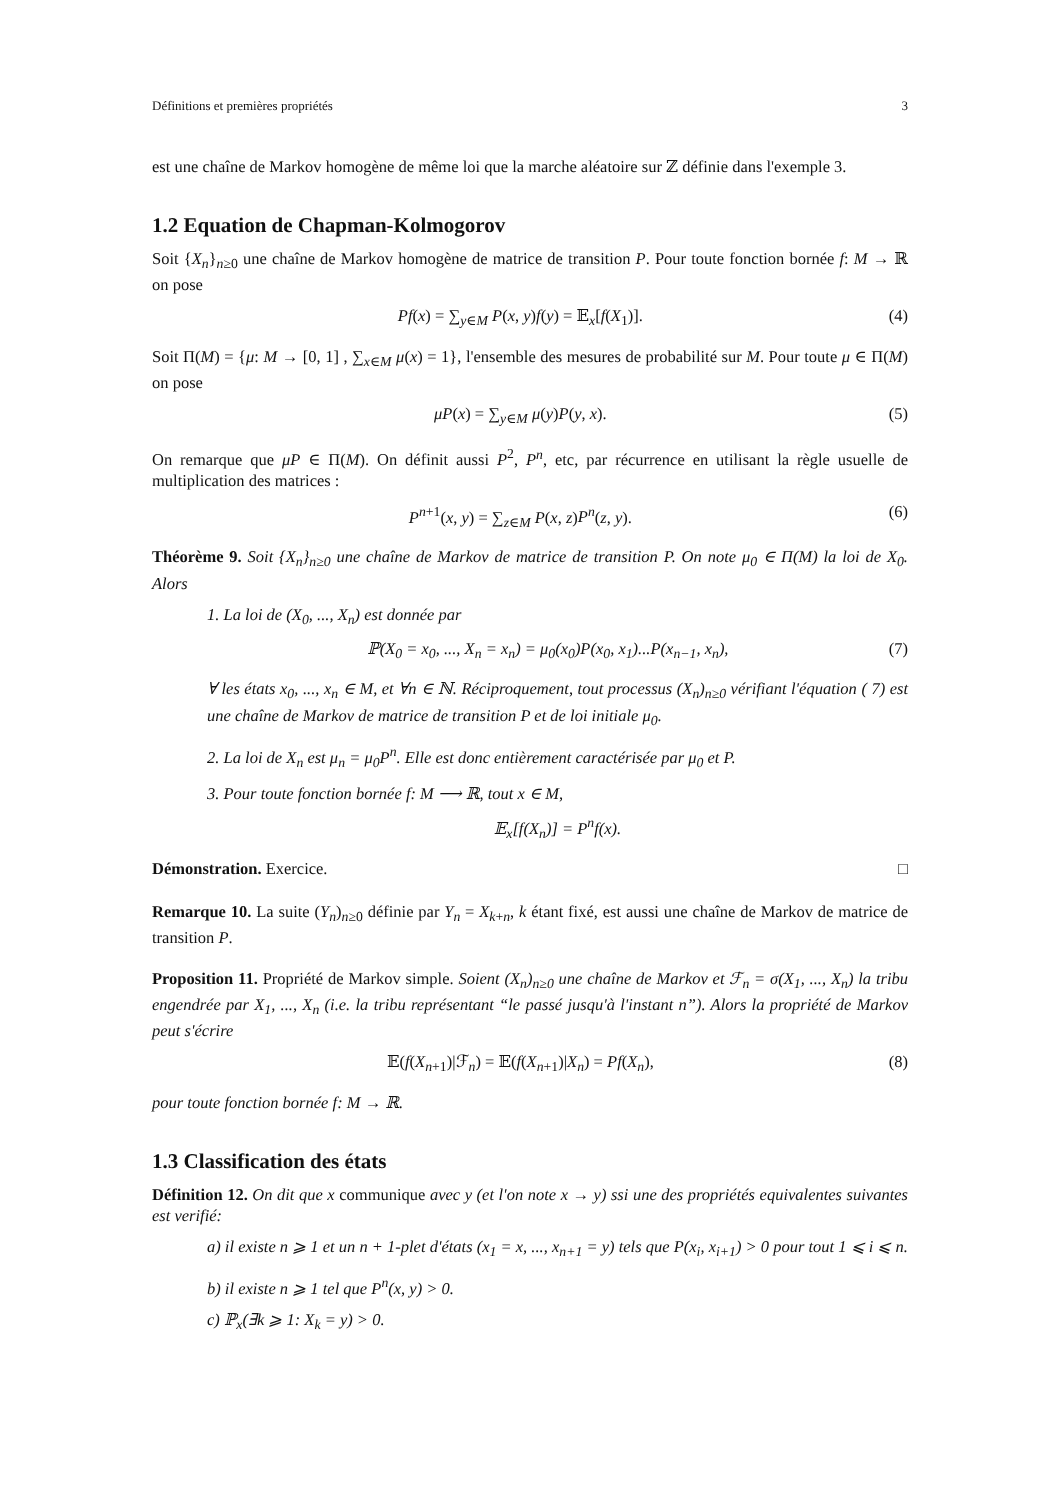Définitions et premières propriétés 3
est une chaîne de Markov homogène de même loi que la marche aléatoire sur ℤ définie dans l'exemple 3.
1.2 Equation de Chapman-Kolmogorov
Soit {X<sub>n</sub>}<sub>n≥0</sub> une chaîne de Markov homogène de matrice de transition P. Pour toute fonction bornée f: M → ℝ on pose
Pf(x) = ∑<sub>y∈M</sub> P(x, y)f(y) = 𝔼<sub>x</sub>[f(X<sub>1</sub>)]. (4)
Soit Π(M) = {μ: M → [0, 1] , ∑<sub>x∈M</sub> μ(x) = 1}, l'ensemble des mesures de probabilité sur M. Pour toute μ ∈ Π(M) on pose
μP(x) = ∑<sub>y∈M</sub> μ(y)P(y, x). (5)
On remarque que μP ∈ Π(M). On définit aussi P<sup>2</sup>, P<sup>n</sup>, etc, par récurrence en utilisant la règle usuelle de multiplication des matrices :
P<sup>n+1</sup>(x, y) = ∑<sub>z∈M</sub> P(x, z)P<sup>n</sup>(z, y). (6)
Théorème 9. Soit {X<sub>n</sub>}<sub>n≥0</sub> une chaîne de Markov de matrice de transition P. On note μ<sub>0</sub> ∈ Π(M) la loi de X<sub>0</sub>. Alors
1. La loi de (X<sub>0</sub>, ..., X<sub>n</sub>) est donnée par
ℙ(X<sub>0</sub> = x<sub>0</sub>, ..., X<sub>n</sub> = x<sub>n</sub>) = μ<sub>0</sub>(x<sub>0</sub>)P(x<sub>0</sub>, x<sub>1</sub>)...P(x<sub>n−1</sub>, x<sub>n</sub>), (7)
∀ les états x<sub>0</sub>, ..., x<sub>n</sub> ∈ M, et ∀n ∈ ℕ. Réciproquement, tout processus (X<sub>n</sub>)<sub>n≥0</sub> vérifiant l'équation ( 7) est une chaîne de Markov de matrice de transition P et de loi initiale μ<sub>0</sub>.
2. La loi de X<sub>n</sub> est μ<sub>n</sub> = μ<sub>0</sub>P<sup>n</sup>. Elle est donc entièrement caractérisée par μ<sub>0</sub> et P.
3. Pour toute fonction bornée f: M ⟶ ℝ, tout x ∈ M,
𝔼<sub>x</sub>[f(X<sub>n</sub>)] = P<sup>n</sup>f(x).
Démonstration. Exercice. □
Remarque 10. La suite (Y<sub>n</sub>)<sub>n≥0</sub> définie par Y<sub>n</sub> = X<sub>k+n</sub>, k étant fixé, est aussi une chaîne de Markov de matrice de transition P.
Proposition 11. Propriété de Markov simple. Soient (X<sub>n</sub>)<sub>n≥0</sub> une chaîne de Markov et ℱ<sub>n</sub> = σ(X<sub>1</sub>, ..., X<sub>n</sub>) la tribu engendrée par X<sub>1</sub>, ..., X<sub>n</sub> (i.e. la tribu représentant “le passé jusqu'à l'instant n”). Alors la propriété de Markov peut s'écrire
𝔼(f(X<sub>n+1</sub>)|ℱ<sub>n</sub>) = 𝔼(f(X<sub>n+1</sub>)|X<sub>n</sub>) = Pf(X<sub>n</sub>), (8)
pour toute fonction bornée f: M → ℝ.
1.3 Classification des états
Définition 12. On dit que x communique avec y (et l'on note x → y) ssi une des propriétés equivalentes suivantes est verifié:
a) il existe n ⩾ 1 et un n + 1-plet d'états (x<sub>1</sub> = x, ..., x<sub>n+1</sub> = y) tels que P(x<sub>i</sub>, x<sub>i+1</sub>) > 0 pour tout 1 ⩽ i ⩽ n.
b) il existe n ⩾ 1 tel que P<sup>n</sup>(x, y) > 0.
c) ℙ<sub>x</sub>(∃k ⩾ 1: X<sub>k</sub> = y) > 0.